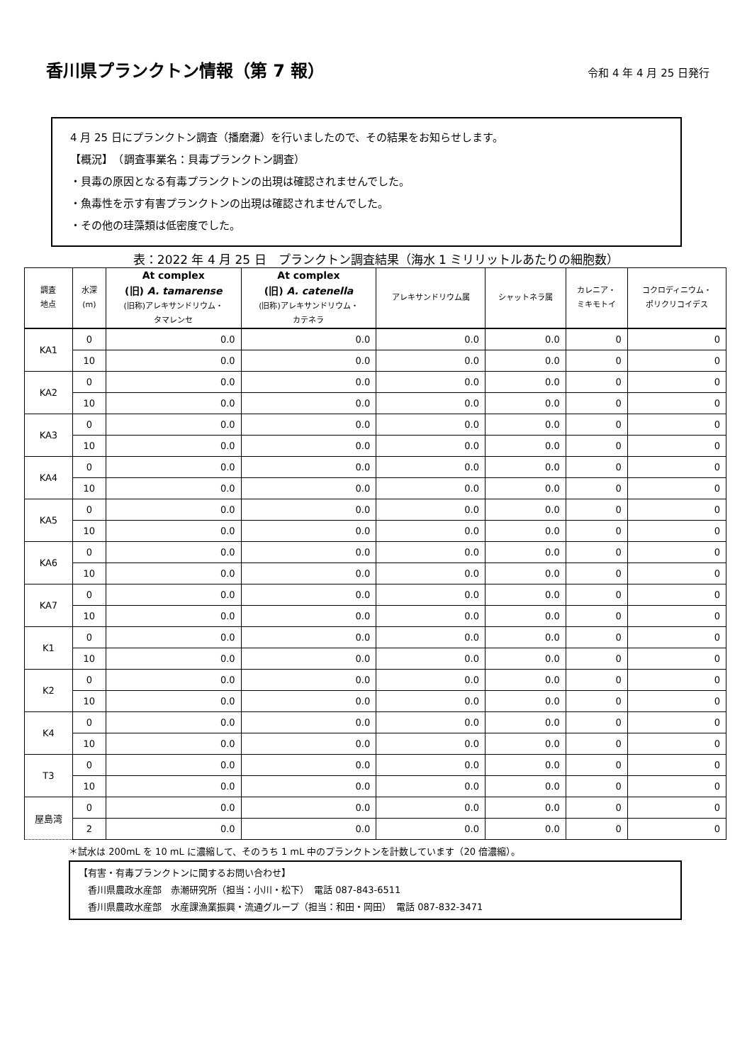香川県プランクトン情報（第 7 報）
令和 4 年 4 月 25 日発行
4 月 25 日にプランクトン調査（播磨灘）を行いましたので、その結果をお知らせします。
【概況】　（調査事業名：貝毒プランクトン調査）
・貝毒の原因となる有毒プランクトンの出現は確認されませんでした。
・魚毒性を示す有害プランクトンの出現は確認されませんでした。
・その他の珪藻類は低密度でした。
表：2022 年 4 月 25 日　プランクトン調査結果（海水 1 ミリリットルあたりの細胞数）
| 調査 地点 | 水深 (m) | At complex (旧) A. tamarense (旧称)アレキサンドリウム・ タマレンセ | At complex (旧) A. catenella (旧称)アレキサンドリウム・ カテネラ | アレキサンドリウム属 | シャットネラ属 | カレニア・ ミキモトイ | コクロディニウム・ ポリクリコイデス |
| --- | --- | --- | --- | --- | --- | --- | --- |
| KA1 | 0 | 0.0 | 0.0 | 0.0 | 0.0 | 0 | 0 |
| | 10 | 0.0 | 0.0 | 0.0 | 0.0 | 0 | 0 |
| KA2 | 0 | 0.0 | 0.0 | 0.0 | 0.0 | 0 | 0 |
| | 10 | 0.0 | 0.0 | 0.0 | 0.0 | 0 | 0 |
| KA3 | 0 | 0.0 | 0.0 | 0.0 | 0.0 | 0 | 0 |
| | 10 | 0.0 | 0.0 | 0.0 | 0.0 | 0 | 0 |
| KA4 | 0 | 0.0 | 0.0 | 0.0 | 0.0 | 0 | 0 |
| | 10 | 0.0 | 0.0 | 0.0 | 0.0 | 0 | 0 |
| KA5 | 0 | 0.0 | 0.0 | 0.0 | 0.0 | 0 | 0 |
| | 10 | 0.0 | 0.0 | 0.0 | 0.0 | 0 | 0 |
| KA6 | 0 | 0.0 | 0.0 | 0.0 | 0.0 | 0 | 0 |
| | 10 | 0.0 | 0.0 | 0.0 | 0.0 | 0 | 0 |
| KA7 | 0 | 0.0 | 0.0 | 0.0 | 0.0 | 0 | 0 |
| | 10 | 0.0 | 0.0 | 0.0 | 0.0 | 0 | 0 |
| K1 | 0 | 0.0 | 0.0 | 0.0 | 0.0 | 0 | 0 |
| | 10 | 0.0 | 0.0 | 0.0 | 0.0 | 0 | 0 |
| K2 | 0 | 0.0 | 0.0 | 0.0 | 0.0 | 0 | 0 |
| | 10 | 0.0 | 0.0 | 0.0 | 0.0 | 0 | 0 |
| K4 | 0 | 0.0 | 0.0 | 0.0 | 0.0 | 0 | 0 |
| | 10 | 0.0 | 0.0 | 0.0 | 0.0 | 0 | 0 |
| T3 | 0 | 0.0 | 0.0 | 0.0 | 0.0 | 0 | 0 |
| | 10 | 0.0 | 0.0 | 0.0 | 0.0 | 0 | 0 |
| 屋島湾 | 0 | 0.0 | 0.0 | 0.0 | 0.0 | 0 | 0 |
| | 2 | 0.0 | 0.0 | 0.0 | 0.0 | 0 | 0 |
＊試水は 200mL を 10 mL に濃縮して、そのうち 1 mL 中のプランクトンを計数しています（20 倍濃縮）。
【有害・有毒プランクトンに関するお問い合わせ】
　香川県農政水産部　赤潮研究所（担当：小川・松下）　電話 087-843-6511
　香川県農政水産部　水産課漁業振興・流通グループ（担当：和田・岡田）　電話 087-832-3471